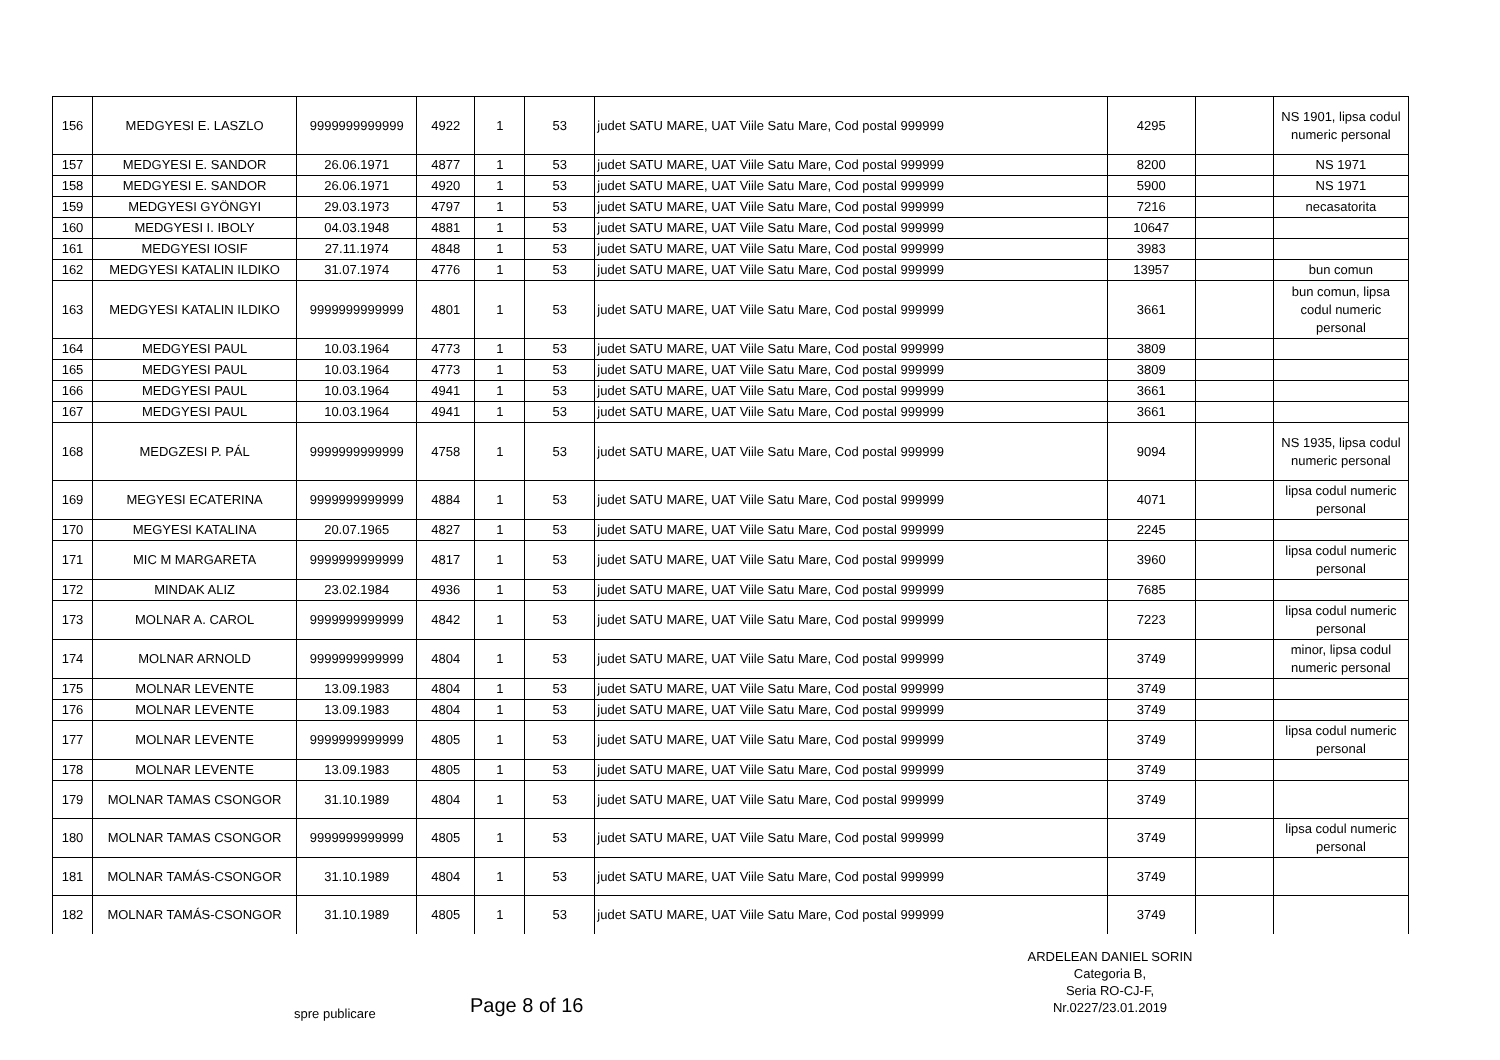| 156 | MEDGYESI E. LASZLO | 9999999999999 | 4922 | 1 | 53 | judet SATU MARE, UAT Viile Satu Mare, Cod postal 999999 | 4295 | | NS 1901, lipsa codul numeric personal |
| 157 | MEDGYESI E. SANDOR | 26.06.1971 | 4877 | 1 | 53 | judet SATU MARE, UAT Viile Satu Mare, Cod postal 999999 | 8200 | | NS 1971 |
| 158 | MEDGYESI E. SANDOR | 26.06.1971 | 4920 | 1 | 53 | judet SATU MARE, UAT Viile Satu Mare, Cod postal 999999 | 5900 | | NS 1971 |
| 159 | MEDGYESI GYÖNGYI | 29.03.1973 | 4797 | 1 | 53 | judet SATU MARE, UAT Viile Satu Mare, Cod postal 999999 | 7216 | | necasatorita |
| 160 | MEDGYESI I. IBOLY | 04.03.1948 | 4881 | 1 | 53 | judet SATU MARE, UAT Viile Satu Mare, Cod postal 999999 | 10647 | | |
| 161 | MEDGYESI IOSIF | 27.11.1974 | 4848 | 1 | 53 | judet SATU MARE, UAT Viile Satu Mare, Cod postal 999999 | 3983 | | |
| 162 | MEDGYESI KATALIN ILDIKO | 31.07.1974 | 4776 | 1 | 53 | judet SATU MARE, UAT Viile Satu Mare, Cod postal 999999 | 13957 | | bun comun |
| 163 | MEDGYESI KATALIN ILDIKO | 9999999999999 | 4801 | 1 | 53 | judet SATU MARE, UAT Viile Satu Mare, Cod postal 999999 | 3661 | | bun comun, lipsa codul numeric personal |
| 164 | MEDGYESI PAUL | 10.03.1964 | 4773 | 1 | 53 | judet SATU MARE, UAT Viile Satu Mare, Cod postal 999999 | 3809 | | |
| 165 | MEDGYESI PAUL | 10.03.1964 | 4773 | 1 | 53 | judet SATU MARE, UAT Viile Satu Mare, Cod postal 999999 | 3809 | | |
| 166 | MEDGYESI PAUL | 10.03.1964 | 4941 | 1 | 53 | judet SATU MARE, UAT Viile Satu Mare, Cod postal 999999 | 3661 | | |
| 167 | MEDGYESI PAUL | 10.03.1964 | 4941 | 1 | 53 | judet SATU MARE, UAT Viile Satu Mare, Cod postal 999999 | 3661 | | |
| 168 | MEDGZESI P. PÁL | 9999999999999 | 4758 | 1 | 53 | judet SATU MARE, UAT Viile Satu Mare, Cod postal 999999 | 9094 | | NS 1935, lipsa codul numeric personal |
| 169 | MEGYESI ECATERINA | 9999999999999 | 4884 | 1 | 53 | judet SATU MARE, UAT Viile Satu Mare, Cod postal 999999 | 4071 | | lipsa codul numeric personal |
| 170 | MEGYESI KATALINA | 20.07.1965 | 4827 | 1 | 53 | judet SATU MARE, UAT Viile Satu Mare, Cod postal 999999 | 2245 | | |
| 171 | MIC M MARGARETA | 9999999999999 | 4817 | 1 | 53 | judet SATU MARE, UAT Viile Satu Mare, Cod postal 999999 | 3960 | | lipsa codul numeric personal |
| 172 | MINDAK ALIZ | 23.02.1984 | 4936 | 1 | 53 | judet SATU MARE, UAT Viile Satu Mare, Cod postal 999999 | 7685 | | |
| 173 | MOLNAR A. CAROL | 9999999999999 | 4842 | 1 | 53 | judet SATU MARE, UAT Viile Satu Mare, Cod postal 999999 | 7223 | | lipsa codul numeric personal |
| 174 | MOLNAR ARNOLD | 9999999999999 | 4804 | 1 | 53 | judet SATU MARE, UAT Viile Satu Mare, Cod postal 999999 | 3749 | | minor, lipsa codul numeric personal |
| 175 | MOLNAR LEVENTE | 13.09.1983 | 4804 | 1 | 53 | judet SATU MARE, UAT Viile Satu Mare, Cod postal 999999 | 3749 | | |
| 176 | MOLNAR LEVENTE | 13.09.1983 | 4804 | 1 | 53 | judet SATU MARE, UAT Viile Satu Mare, Cod postal 999999 | 3749 | | |
| 177 | MOLNAR LEVENTE | 9999999999999 | 4805 | 1 | 53 | judet SATU MARE, UAT Viile Satu Mare, Cod postal 999999 | 3749 | | lipsa codul numeric personal |
| 178 | MOLNAR LEVENTE | 13.09.1983 | 4805 | 1 | 53 | judet SATU MARE, UAT Viile Satu Mare, Cod postal 999999 | 3749 | | |
| 179 | MOLNAR TAMAS CSONGOR | 31.10.1989 | 4804 | 1 | 53 | judet SATU MARE, UAT Viile Satu Mare, Cod postal 999999 | 3749 | | |
| 180 | MOLNAR TAMAS CSONGOR | 9999999999999 | 4805 | 1 | 53 | judet SATU MARE, UAT Viile Satu Mare, Cod postal 999999 | 3749 | | lipsa codul numeric personal |
| 181 | MOLNAR TAMÁS-CSONGOR | 31.10.1989 | 4804 | 1 | 53 | judet SATU MARE, UAT Viile Satu Mare, Cod postal 999999 | 3749 | | |
| 182 | MOLNAR TAMÁS-CSONGOR | 31.10.1989 | 4805 | 1 | 53 | judet SATU MARE, UAT Viile Satu Mare, Cod postal 999999 | 3749 | | |
ARDELEAN DANIEL SORIN
Categoria B,
Seria RO-CJ-F,
Nr.0227/23.01.2019
spre publicare Page 8 of 16